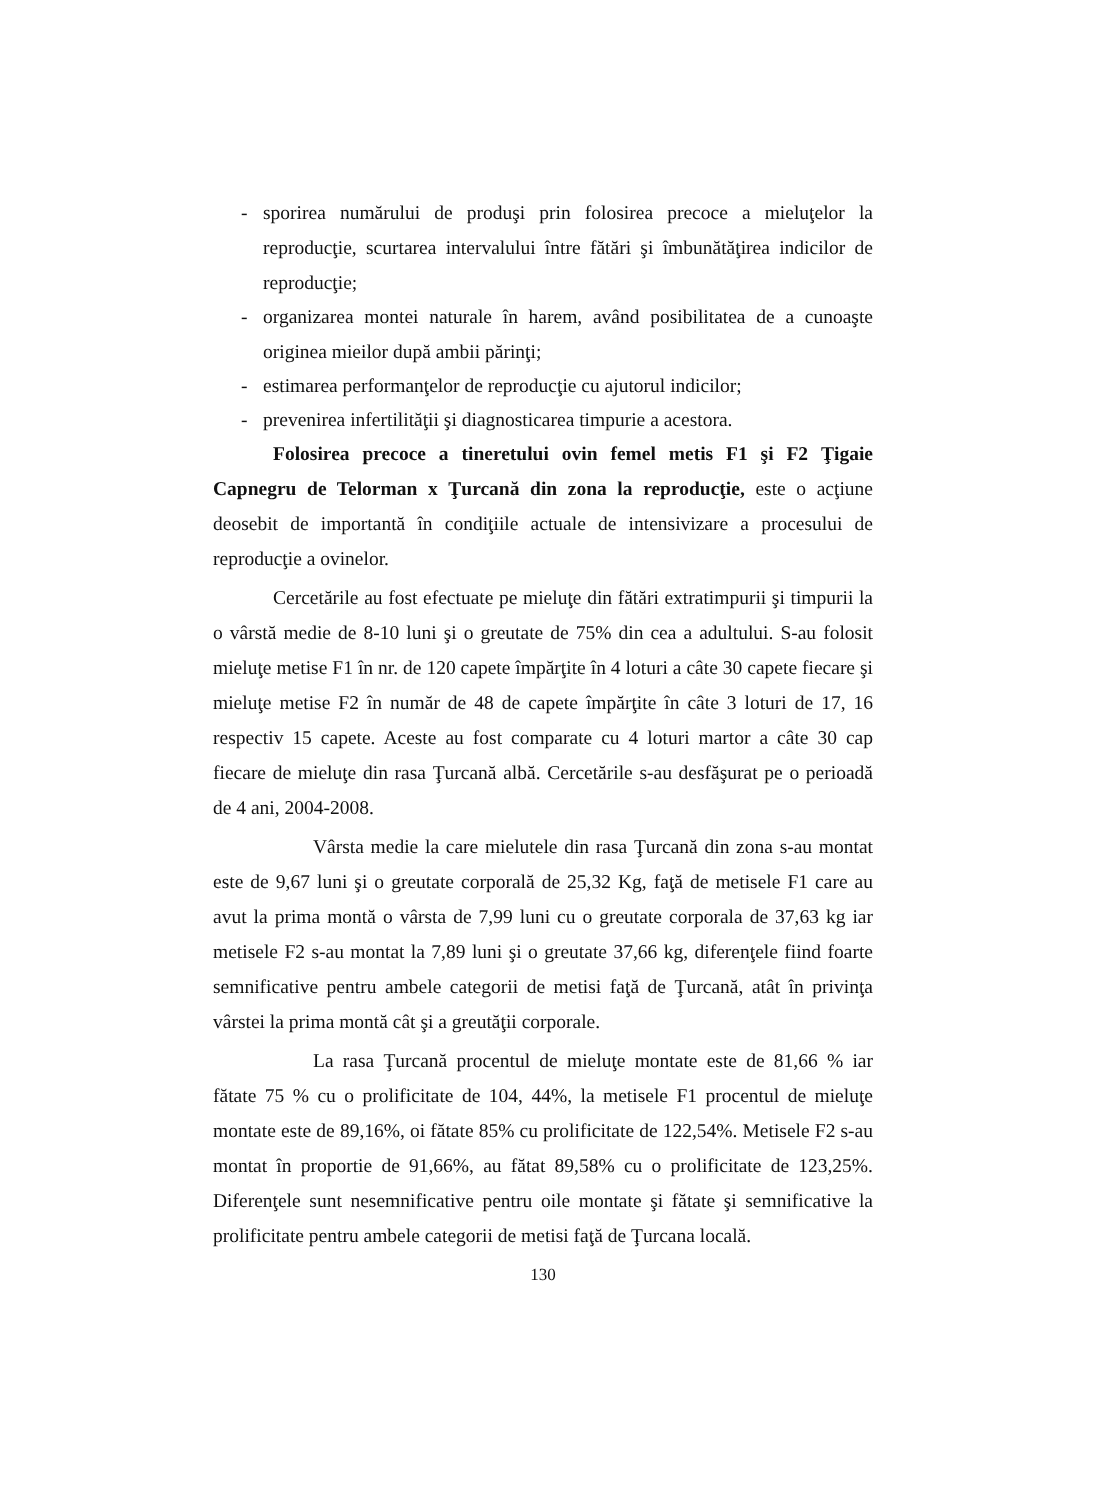- sporirea numărului de produşi prin folosirea precoce a mieluţelor la reproducţie, scurtarea intervalului între fătări şi îmbunătăţirea indicilor de reproducţie;
- organizarea montei naturale în harem, având posibilitatea de a cunoaşte originea mieilor după ambii părinţi;
- estimarea performanţelor de reproducţie cu ajutorul indicilor;
- prevenirea infertilităţii şi diagnosticarea timpurie a acestora.
Folosirea precoce a tineretului ovin femel metis F1 şi F2 Ţigaie Capnegru de Telorman x Ţurcană din zona la reproducţie, este o acţiune deosebit de importantă în condiţiile actuale de intensivizare a procesului de reproducţie a ovinelor.
Cercetările au fost efectuate pe mieluţe din fătări extratimpurii şi timpurii la o vârstă medie de 8-10 luni şi o greutate de 75% din cea a adultului. S-au folosit mieluţe metise F1 în nr. de 120 capete împărţite în 4 loturi a câte 30 capete fiecare şi mieluţe metise F2 în număr de 48 de capete împărţite în câte 3 loturi de 17, 16 respectiv 15 capete. Aceste au fost comparate cu 4 loturi martor a câte 30 cap fiecare de mieluţe din rasa Ţurcană albă. Cercetările s-au desfăşurat pe o perioadă de 4 ani, 2004-2008.
Vârsta medie la care mielutele din rasa Ţurcană din zona s-au montat este de 9,67 luni şi o greutate corporală de 25,32 Kg, faţă de metisele F1 care au avut la prima montă o vârsta de 7,99 luni cu o greutate corporala de 37,63 kg iar metisele F2 s-au montat la 7,89 luni şi o greutate 37,66 kg, diferenţele fiind foarte semnificative pentru ambele categorii de metisi faţă de Ţurcană, atât în privinţa vârstei la prima montă cât şi a greutăţii corporale.
La rasa Ţurcană procentul de mieluţe montate este de 81,66 % iar fătate 75 % cu o prolificitate de 104, 44%, la metisele F1 procentul de mieluţe montate este de 89,16%, oi fătate 85% cu prolificitate de 122,54%. Metisele F2 s-au montat în proportie de 91,66%, au fătat 89,58% cu o prolificitate de 123,25%. Diferenţele sunt nesemnificative pentru oile montate şi fătate şi semnificative la prolificitate pentru ambele categorii de metisi faţă de Ţurcana locală.
130